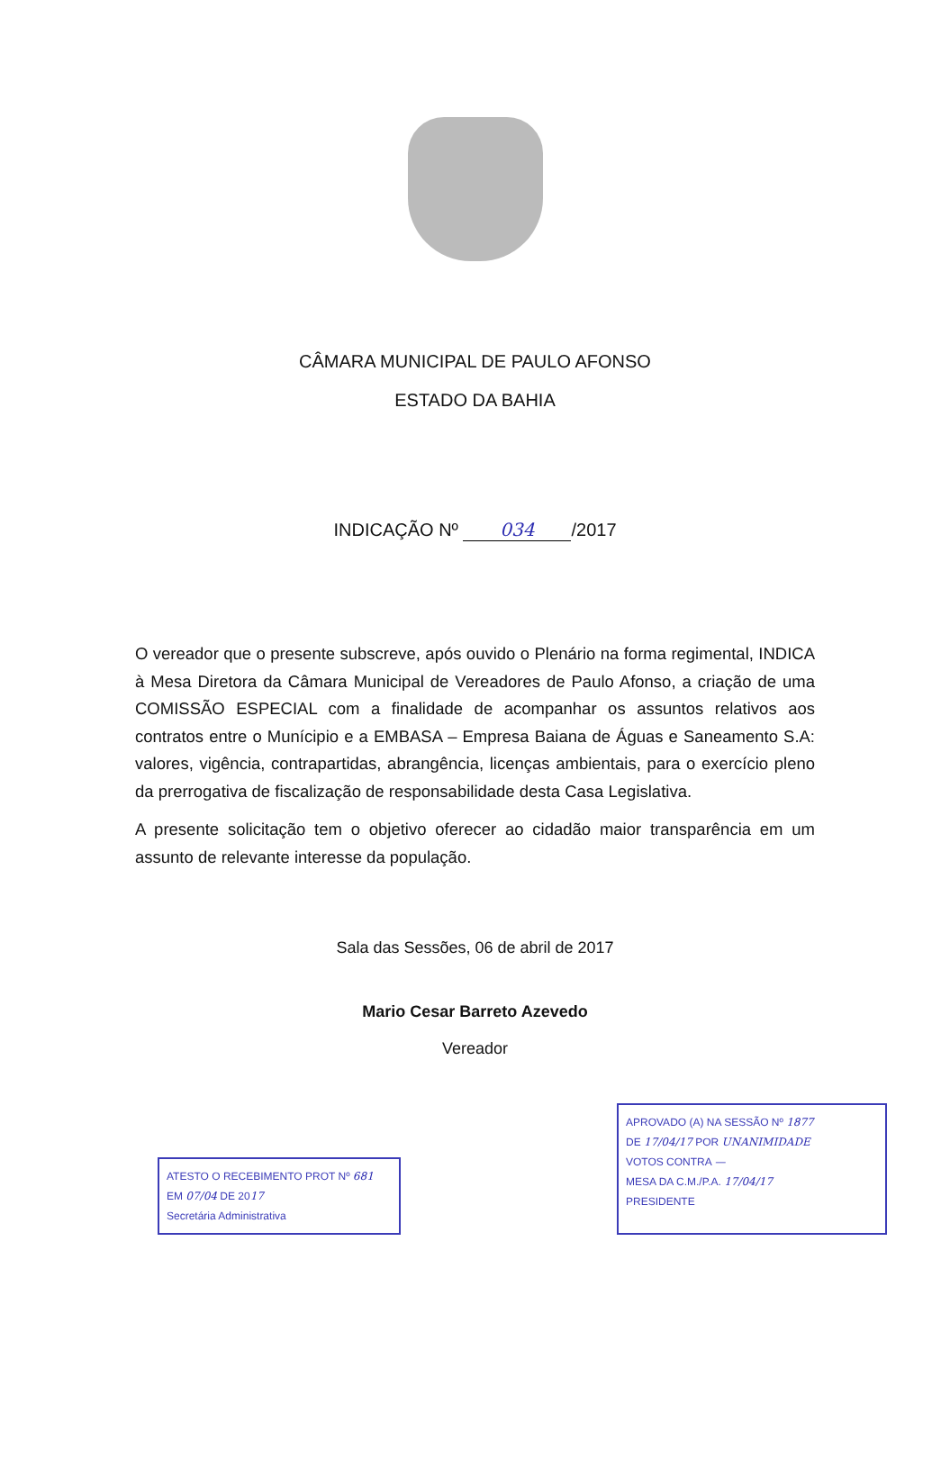CÂMARA MUNICIPAL DE PAULO AFONSO
ESTADO DA BAHIA
INDICAÇÃO Nº 034 /2017
O vereador que o presente subscreve, após ouvido o Plenário na forma regimental, INDICA à Mesa Diretora da Câmara Municipal de Vereadores de Paulo Afonso, a criação de uma COMISSÃO ESPECIAL com a finalidade de acompanhar os assuntos relativos aos contratos entre o Munícipio e a EMBASA – Empresa Baiana de Águas e Saneamento S.A: valores, vigência, contrapartidas, abrangência, licenças ambientais, para o exercício pleno da prerrogativa de fiscalização de responsabilidade desta Casa Legislativa.
A presente solicitação tem o objetivo oferecer ao cidadão maior transparência em um assunto de relevante interesse da população.
Sala das Sessões, 06 de abril de 2017
Mario Cesar Barreto Azevedo
Vereador
ATESTO O RECEBIMENTO PROT Nº 681
EM 07/04 DE 2017
Secretária Administrativa
APROVADO (A) NA SESSÃO Nº 1877
DE 17/04/17 POR UNANIMIDADE
VOTOS CONTRA —
MESA DA C.M./P.A. 17/04/17
PRESIDENTE